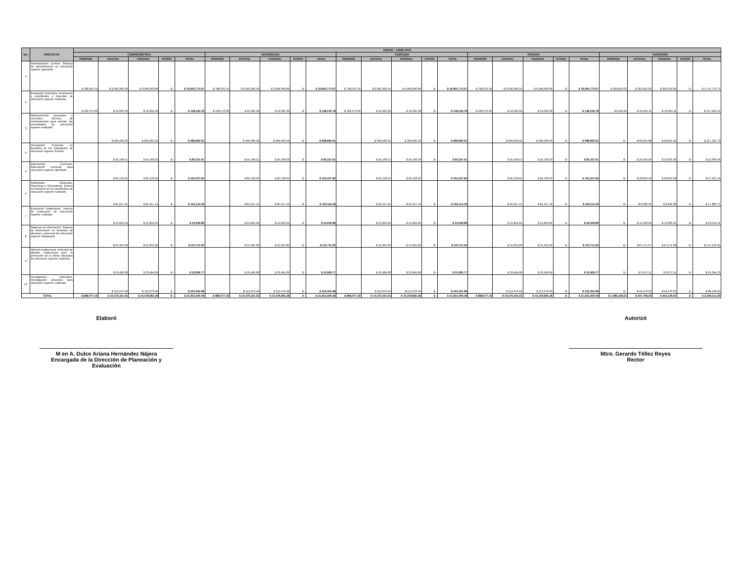| No. | PROYECTO | ENERO - JUNIO 2016 | | | | | | | | | | | | | | | | | | | | | | | | |
| --- | --- | --- | --- | --- | --- | --- | --- | --- | --- | --- | --- | --- | --- | --- | --- | --- | --- | --- | --- | --- | --- | --- | --- | --- | --- | --- |
| | | COMPROMETIDO | | | | | DEVENGADO | | | | | EJERCIDO | | | | | PAGADO | | | | | VARIACIÓN | | | | |
| | | PROPIOS | ESTATAL | FEDERAL | OTROS | TOTAL | PROPIOS | ESTATAL | FEDERAL | OTROS | TOTAL | PROPIOS | ESTATAL | FEDERAL | OTROS | TOTAL | PROPIOS | ESTATAL | FEDERAL | OTROS | TOTAL | PROPIOS | ESTATAL | FEDERAL | OTROS | TOTAL |
| 1 | Administración Central. Sistema de administración en educación superior operando | $ 788,501.19 | $ 9,582,305.59 | $ 9,584,966.89 | $ - | $ 19,955,773.67 | $ 788,501.19 | $ 9,582,305.59 | $ 9,584,966.89 | $ - | $ 19,955,773.67 | $ 788,501.19 | $ 9,582,305.59 | $ 9,584,966.89 | $ - | $ 19,955,773.67 | $ 788,501.19 | $ 9,582,305.59 | $ 9,584,966.89 | $ - | $ 19,955,773.67 | $ 990,814.03 | $ 361,812.03 | $ 359,150.66 | $ - | $ 1,711,776.72 |
| 2 | Evaluación Educativa. Evaluación a estudiantes y docentes de educación superior realizada | $ 109,576.00 | $ 19,332.39 | $ 19,332.39 | $ - | $ 148,240.78 | $ 109,576.00 | $ 19,332.39 | $ 19,332.39 | $ - | $ 148,240.78 | $ 109,576.00 | $ 19,332.39 | $ 19,332.39 | $ - | $ 148,240.78 | $ 109,576.00 | $ 19,332.39 | $ 19,332.39 | $ - | $ 148,240.78 | 95,424.00 | $ 16,001.11 | $ 16,001.11 | $ - | $ 127,426.22 |
| 3 | Mantenimiento preventivo y correctivo. Servicio de mantenimiento para atender las necesidades de educación superior realizado | | $ 349,496.32 | $ 349,496.29 | $ - | $ 698,992.61 | | $ 349,496.32 | $ 349,496.29 | $ - | $ 698,992.61 | | $ 349,496.32 | $ 349,496.29 | $ - | $ 698,992.61 | | $ 349,496.32 | $ 349,496.29 | $ - | $ 698,992.61 | $ - | $ 58,615.88 | $ 58,615.91 | $ - | $ 117,231.79 |
| 4 | Vinculación. Convenio en beneficio de los estudiantes de educación superior firmado | | $ 45,168.51 | $ 45,168.50 | $ - | $ 90,337.01 | | $ 45,168.51 | $ 45,168.50 | $ - | $ 90,337.01 | | $ 45,168.51 | $ 45,168.50 | $ - | $ 90,337.01 | | $ 45,168.51 | $ 45,168.50 | $ - | $ 90,337.01 | $ - | $ 10,504.99 | $ 10,505.00 | $ - | $ 21,009.99 |
| 5 | Adecuación Curricular. Adecuación curricular para educación superior aprobada | | $ 82,128.92 | $ 82,128.92 | $ - | $ 164,257.84 | | $ 82,128.92 | $ 82,128.92 | $ - | $ 164,257.84 | | $ 82,128.92 | $ 82,128.92 | | $ 164,257.84 | | $ 82,128.92 | $ 82,128.92 | $ - | $ 164,257.84 | $ - | $ 28,810.58 | $ 28,810.58 | $ - | $ 57,621.16 |
| 6 | Actividades Culturales, Deportivas y Recreativas. Evento en beneficio de los estudiantes de educación superior realizado | | $ 81,557.15 | $ 81,557.14 | $ - | $ 163,114.29 | | $ 81,557.15 | $ 81,557.14 | $ - | $ 163,114.29 | | $ 81,557.15 | $ 81,557.14 | $ - | $ 163,114.29 | | $ 81,557.15 | $ 81,557.14 | $ - | $ 163,114.29 | $ - | $ 8,900.35 | $ 8,900.36 | $ - | $ 17,800.71 |
| 7 | Evaluación Institucional. Informe de evaluación de educación superior realizado | | $ 21,824.94 | $ 21,824.95 | $ - | $ 43,649.89 | | $ 21,824.94 | $ 21,824.95 | $ - | $ 43,649.89 | | $ 21,824.94 | $ 21,824.95 | $ - | $ 43,649.89 | | $ 21,824.94 | $ 21,824.95 | $ - | $ 43,649.89 | $ - | $ 11,609.56 | $ 11,609.55 | $ - | $ 23,219.11 |
| 8 | Sistemas de Información. Sistema de información en beneficio de alumnos y personal de educación superior implantado | | $ 55,355.83 | $ 55,355.82 | $ - | $ 110,711.65 | | $ 55,355.83 | $ 55,355.82 | $ - | $ 110,711.65 | | $ 55,355.83 | $ 55,355.82 | $ - | $ 110,711.65 | | $ 55,355.83 | $ 55,355.82 | $ - | $ 110,711.65 | $ - | $ 87,571.67 | $ 87,571.68 | $ - | $ 175,143.35 |
| 9 | Difusión Institucional. Actividad de difusión institucional para la promoción de la oferta educativa de educación superior realizada | | $ 26,484.88 | $ 26,484.89 | $ - | $ 52,969.77 | | $ 26,484.88 | $ 26,484.89 | $ - | $ 52,969.77 | | $ 26,484.88 | $ 26,484.89 | $ - | $ 52,969.77 | | $ 26,484.88 | $ 26,484.89 | | $ 52,969.77 | $ - | $ 9,672.12 | $ 9,672.11 | $ - | $ 19,344.23 |
| 10 | Investigación Educativa. Investigación educativa para educación superior realizada | | $ 112,676.49 | $ 112,676.49 | $ - | $ 225,352.98 | | $ 112,676.49 | $ 112,676.49 | $ - | $ 225,352.98 | | $ 112,676.49 | $ 112,676.49 | $ - | $ 225,352.98 | | $ 112,676.49 | $ 112,676.49 | $ - | $ 225,352.98 | $ - | $ 44,270.01 | $ 44,270.01 | $ - | $ 88,540.02 |
| TOTAL | | $ 898,077.19 | $ 10,376,331.02 | $ 10,378,992.28 | $ - | $ 21,653,400.49 | $ 898,077.19 | $ 10,376,331.02 | $ 10,378,992.28 | $ - | $ 21,653,400.49 | $ 898,077.19 | $ 10,376,331.02 | $ 10,378,992.28 | $ - | $ 21,653,400.49 | $ 898,077.19 | $ 10,376,331.02 | $ 10,378,992.28 | $ - | $ 21,653,400.49 | $ 1,086,238.03 | $ 637,768.30 | $ 635,106.97 | $ - | $ 2,359,113.30 |
Elaboró
M en A. Dulce Ariana Hernández Nájera
Encargada de la Dirección de Planeación y Evaluación
Autorizó
Mtro. Gerardo Téllez Reyes
Rector